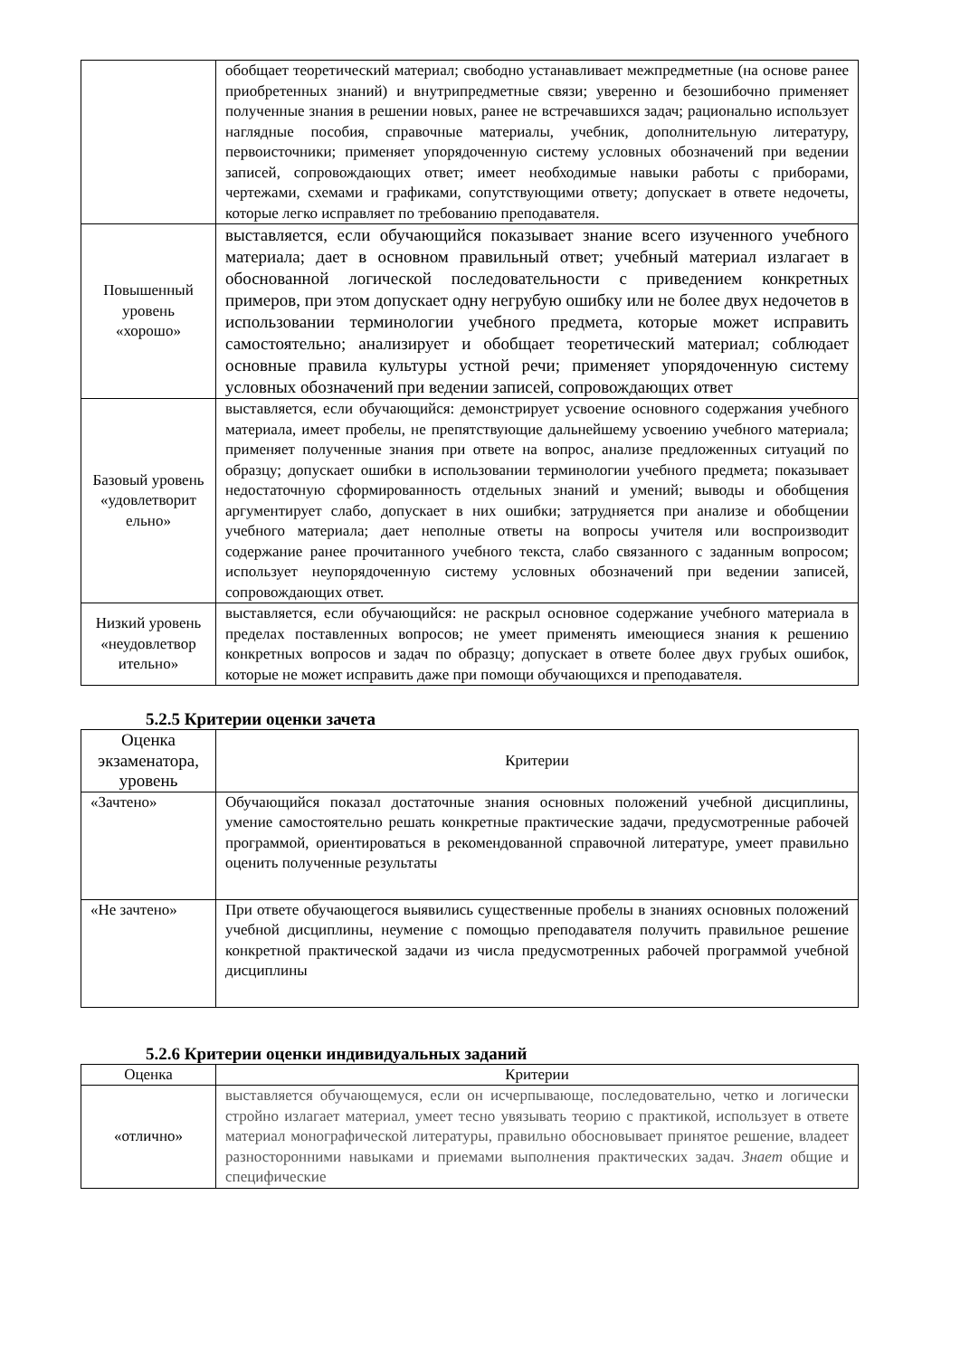| | обобщает теоретический материал; свободно устанавливает межпредметные (на основе ранее приобретенных знаний) и внутрипредметные связи; уверенно и безошибочно применяет полученные знания в решении новых, ранее не встречавшихся задач; рационально использует наглядные пособия, справочные материалы, учебник, дополнительную литературу, первоисточники; применяет упорядоченную систему условных обозначений при ведении записей, сопровождающих ответ; имеет необходимые навыки работы с приборами, чертежами, схемами и графиками, сопутствующими ответу; допускает в ответе недочеты, которые легко исправляет по требованию преподавателя. |
| Повышенный уровень «хорошо» | выставляется, если обучающийся показывает знание всего изученного учебного материала; дает в основном правильный ответ; учебный материал излагает в обоснованной логической последовательности с приведением конкретных примеров, при этом допускает одну негрубую ошибку или не более двух недочетов в использовании терминологии учебного предмета, которые может исправить самостоятельно; анализирует и обобщает теоретический материал; соблюдает основные правила культуры устной речи; применяет упорядоченную систему условных обозначений при ведении записей, сопровождающих ответ |
| Базовый уровень «удовлетворит ельно» | выставляется, если обучающийся: демонстрирует усвоение основного содержания учебного материала, имеет пробелы, не препятствующие дальнейшему усвоению учебного материала; применяет полученные знания при ответе на вопрос, анализе предложенных ситуаций по образцу; допускает ошибки в использовании терминологии учебного предмета; показывает недостаточную сформированность отдельных знаний и умений; выводы и обобщения аргументирует слабо, допускает в них ошибки; затрудняется при анализе и обобщении учебного материала; дает неполные ответы на вопросы учителя или воспроизводит содержание ранее прочитанного учебного текста, слабо связанного с заданным вопросом; использует неупорядоченную систему условных обозначений при ведении записей, сопровождающих ответ. |
| Низкий уровень «неудовлетвор ительно» | выставляется, если обучающийся: не раскрыл основное содержание учебного материала в пределах поставленных вопросов; не умеет применять имеющиеся знания к решению конкретных вопросов и задач по образцу; допускает в ответе более двух грубых ошибок, которые не может исправить даже при помощи обучающихся и преподавателя. |
5.2.5 Критерии оценки зачета
| Оценка экзаменатора, уровень | Критерии |
| --- | --- |
| «Зачтено» | Обучающийся показал достаточные знания основных положений учебной дисциплины, умение самостоятельно решать конкретные практические задачи, предусмотренные рабочей программой, ориентироваться в рекомендованной справочной литературе, умеет правильно оценить полученные результаты |
| «Не зачтено» | При ответе обучающегося выявились существенные пробелы в знаниях основных положений учебной дисциплины, неумение с помощью преподавателя получить правильное решение конкретной практической задачи из числа предусмотренных рабочей программой учебной дисциплины |
5.2.6 Критерии оценки индивидуальных заданий
| Оценка | Критерии |
| --- | --- |
| «отлично» | выставляется обучающемуся, если он исчерпывающе, последовательно, четко и логически стройно излагает материал, умеет тесно увязывать теорию с практикой, использует в ответе материал монографической литературы, правильно обосновывает принятое решение, владеет разносторонними навыками и приемами выполнения практических задач. Знает общие и специфические |